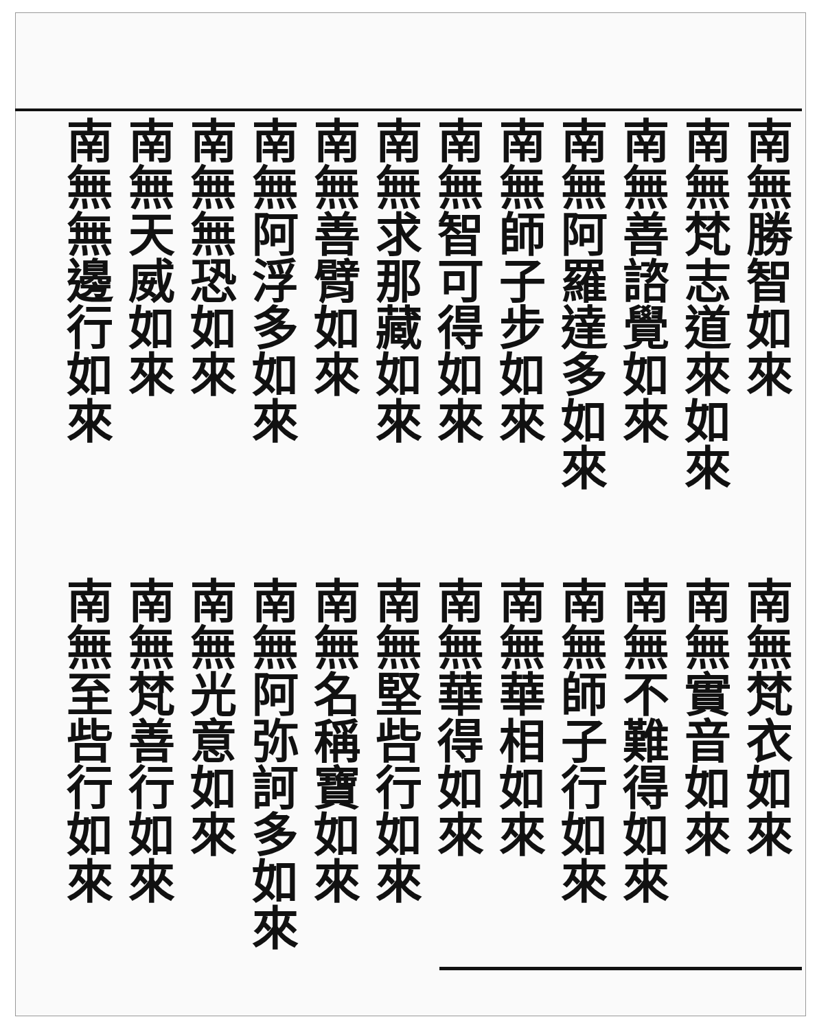南無勝智如來
南無梵志道來如來
南無善諮覺如來
南無阿羅達多如來
南無師子步如來
南無智可得如來
南無求那藏如來
南無善臂如來
南無阿浮多如來
南無無恐如來
南無天威如來
南無無邊行如來
南無梵衣如來
南無實音如來
南無不難得如來
南無師子行如來
南無華相如來
南無華得如來
南無堅呰行如來
南無名稱寶如來
南無阿弥訶多如來
南無光意如來
南無梵善行如來
南無至呰行如來